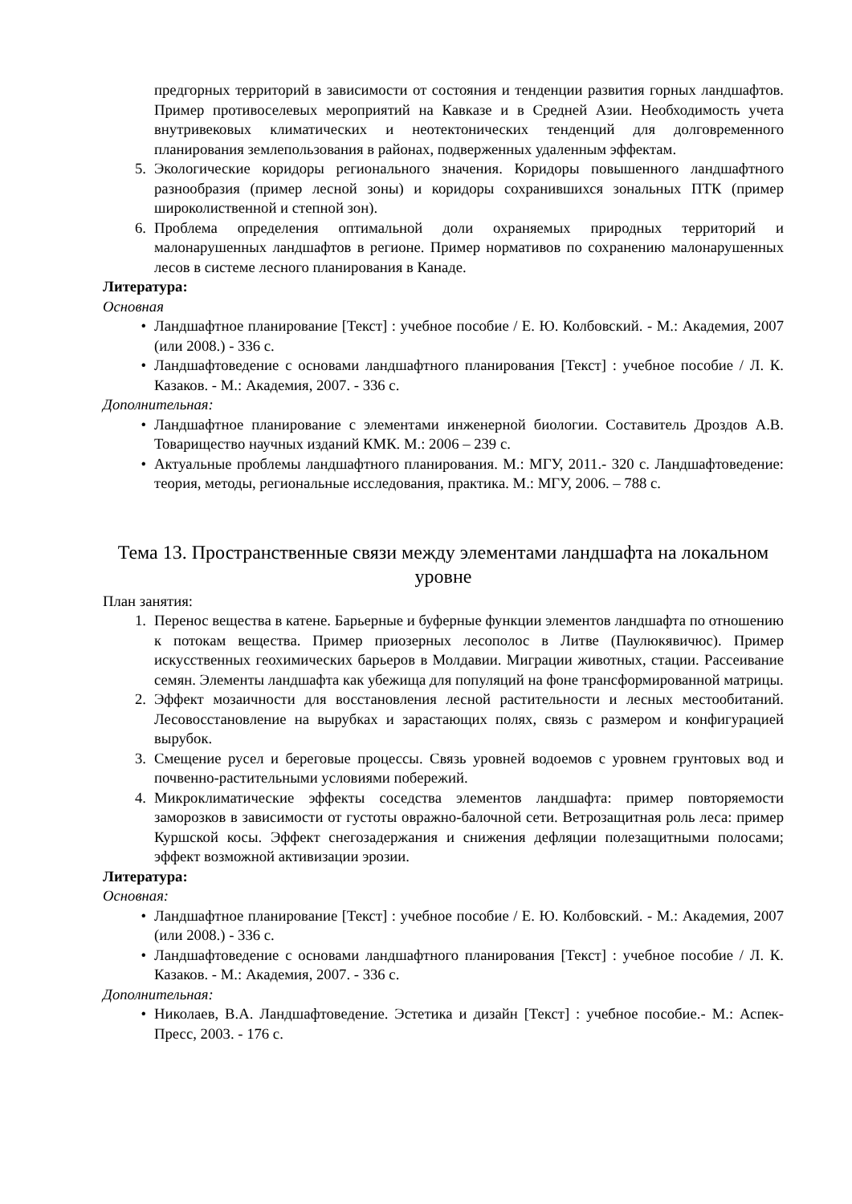предгорных территорий в зависимости от состояния и тенденции развития горных ландшафтов. Пример противоселевых мероприятий на Кавказе и в Средней Азии. Необходимость учета внутривековых климатических и неотектонических тенденций для долговременного планирования землепользования в районах, подверженных удаленным эффектам.
5. Экологические коридоры регионального значения. Коридоры повышенного ландшафтного разнообразия (пример лесной зоны) и коридоры сохранившихся зональных ПТК (пример широколиственной и степной зон).
6. Проблема определения оптимальной доли охраняемых природных территорий и малонарушенных ландшафтов в регионе. Пример нормативов по сохранению малонарушенных лесов в системе лесного планирования в Канаде.
Литература:
Основная
• Ландшафтное планирование [Текст] : учебное пособие / Е. Ю. Колбовский. - М.: Академия, 2007 (или 2008.) - 336 с.
• Ландшафтоведение с основами ландшафтного планирования [Текст] : учебное пособие / Л. К. Казаков. - М.: Академия, 2007. - 336 с.
Дополнительная:
• Ландшафтное планирование с элементами инженерной биологии. Составитель Дроздов А.В. Товарищество научных изданий КМК. М.: 2006 – 239 с.
• Актуальные проблемы ландшафтного планирования. М.: МГУ, 2011.- 320 с. Ландшафтоведение: теория, методы, региональные исследования, практика. М.: МГУ, 2006. – 788 с.
Тема 13. Пространственные связи между элементами ландшафта на локальном уровне
План занятия:
1. Перенос вещества в катене. Барьерные и буферные функции элементов ландшафта по отношению к потокам вещества. Пример приозерных лесополос в Литве (Паулюкявичюс). Пример искусственных геохимических барьеров в Молдавии. Миграции животных, стации. Рассеивание семян. Элементы ландшафта как убежища для популяций на фоне трансформированной матрицы.
2. Эффект мозаичности для восстановления лесной растительности и лесных местообитаний. Лесовосстановление на вырубках и зарастающих полях, связь с размером и конфигурацией вырубок.
3. Смещение русел и береговые процессы. Связь уровней водоемов с уровнем грунтовых вод и почвенно-растительными условиями побережий.
4. Микроклиматические эффекты соседства элементов ландшафта: пример повторяемости заморозков в зависимости от густоты овражно-балочной сети. Ветрозащитная роль леса: пример Куршской косы. Эффект снегозадержания и снижения дефляции полезащитными полосами; эффект возможной активизации эрозии.
Литература:
Основная:
• Ландшафтное планирование [Текст] : учебное пособие / Е. Ю. Колбовский. - М.: Академия, 2007 (или 2008.) - 336 с.
• Ландшафтоведение с основами ландшафтного планирования [Текст] : учебное пособие / Л. К. Казаков. - М.: Академия, 2007. - 336 с.
Дополнительная:
• Николаев, В.А. Ландшафтоведение. Эстетика и дизайн [Текст] : учебное пособие.- М.: Аспек-Пресс, 2003. - 176 с.